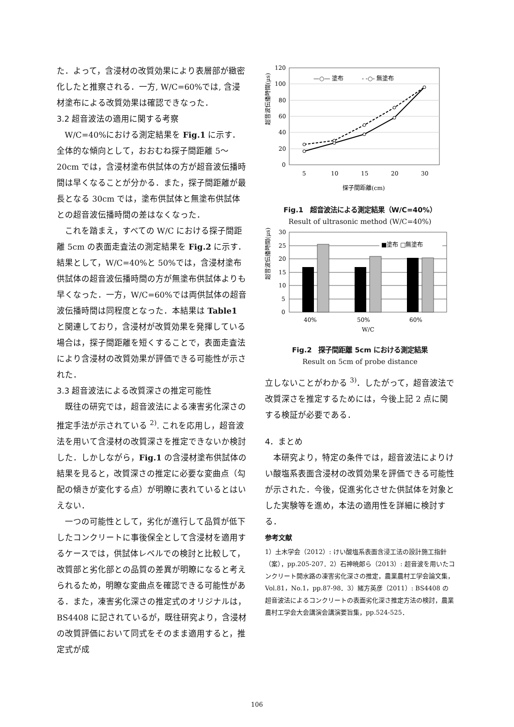た．よって，含浸材の改質効果により表層部が緻密化したと推察される．一方, W/C=60%では, 含浸材塗布による改質効果は確認できなった．
3.2 超音波法の適用に関する考察
W/C=40%における測定結果を Fig.1 に示す．全体的な傾向として，おおむね探子間距離 5～20cm では，含浸材塗布供試体の方が超音波伝播時間は早くなることが分かる．また，探子間距離が最長となる 30cm では，塗布供試体と無塗布供試体との超音波伝播時間の差はなくなった．
これを踏まえ，すべての W/C における探子間距離 5cm の表面走査法の測定結果を Fig.2 に示す．結果として，W/C=40%と 50%では，含浸材塗布供試体の超音波伝播時間の方が無塗布供試体よりも早くなった．一方，W/C=60%では両供試体の超音波伝播時間は同程度となった．本結果は Table1 と関連しており，含浸材が改質効果を発揮している場合は，探子間距離を短くすることで，表面走査法により含浸材の改質効果が評価できる可能性が示された．
3.3 超音波法による改質深さの推定可能性
既往の研究では，超音波法による凍害劣化深さの推定手法が示されている <sup>2)</sup>. これを応用し，超音波法を用いて含浸材の改質深さを推定できないか検討した．しかしながら，Fig.1 の含浸材塗布供試体の結果を見ると，改質深さの推定に必要な変曲点（勾配の傾きが変化する点）が明瞭に表れているとはいえない．
一つの可能性として，劣化が進行して品質が低下したコンクリートに事後保全として含浸材を適用するケースでは，供試体レベルでの検討と比較して，改質部と劣化部との品質の差異が明瞭になると考えられるため，明瞭な変曲点を確認できる可能性がある．また，凍害劣化深さの推定式のオリジナルは，BS4408 に記されているが，既往研究より，含浸材の改質評価において同式をそのまま適用すると，推定式が成
超音波伝播時間(μs)
120
100
80
60
40
20
0
—○— 塗布
- -○- 無塗布
5
10
15
20
30
探子間距離(cm)
Fig.1　超音波法による測定結果（W/C=40%）
Result of ultrasonic method (W/C=40%)
超音波伝播時間(μs)
30
25
20
15
10
5
0
■塗布 □無塗布
40%
50%
60%
W/C
Fig.2　探子間距離 5cm における測定結果
Result on 5cm of probe distance
立しないことがわかる <sup>3)</sup>．したがって，超音波法で改質深さを推定するためには，今後上記 2 点に関する検証が必要である．
4．まとめ
本研究より，特定の条件では，超音波法によりけい酸塩系表面含浸材の改質効果を評価できる可能性が示された．今後，促進劣化させた供試体を対象とした実験等を進め，本法の適用性を詳細に検討する．
参考文献
1）土木学会（2012）: けい酸塩系表面含浸工法の設計施工指針（案），pp.205-207．2）石神暁郎ら（2013）: 超音波を用いたコンクリート開水路の凍害劣化深さの推定，農業農村工学会論文集，Vol.81，No.1，pp.87-98．3）緒方英彦（2011）: BS4408 の超音波法によるコンクリートの表面劣化深さ推定方法の検討，農業農村工学会大会講演会講演要旨集，pp.524-525．
106